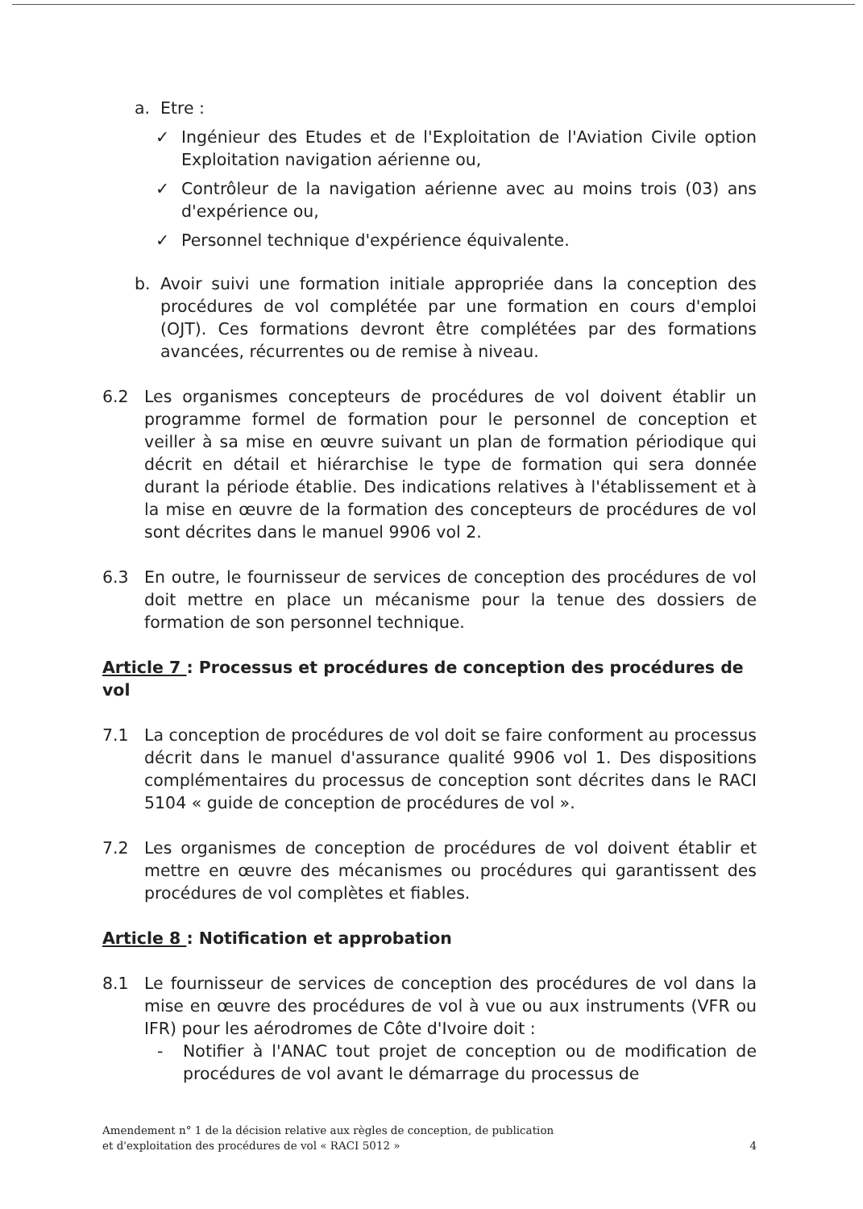a. Etre :
✓ Ingénieur des Etudes et de l'Exploitation de l'Aviation Civile option Exploitation navigation aérienne ou,
✓ Contrôleur de la navigation aérienne avec au moins trois (03) ans d'expérience ou,
✓ Personnel technique d'expérience équivalente.
b. Avoir suivi une formation initiale appropriée dans la conception des procédures de vol complétée par une formation en cours d'emploi (OJT). Ces formations devront être complétées par des formations avancées, récurrentes ou de remise à niveau.
6.2 Les organismes concepteurs de procédures de vol doivent établir un programme formel de formation pour le personnel de conception et veiller à sa mise en œuvre suivant un plan de formation périodique qui décrit en détail et hiérarchise le type de formation qui sera donnée durant la période établie. Des indications relatives à l'établissement et à la mise en œuvre de la formation des concepteurs de procédures de vol sont décrites dans le manuel 9906 vol 2.
6.3 En outre, le fournisseur de services de conception des procédures de vol doit mettre en place un mécanisme pour la tenue des dossiers de formation de son personnel technique.
Article 7 : Processus et procédures de conception des procédures de vol
7.1 La conception de procédures de vol doit se faire conforment au processus décrit dans le manuel d'assurance qualité 9906 vol 1. Des dispositions complémentaires du processus de conception sont décrites dans le RACI 5104 « guide de conception de procédures de vol ».
7.2 Les organismes de conception de procédures de vol doivent établir et mettre en œuvre des mécanismes ou procédures qui garantissent des procédures de vol complètes et fiables.
Article 8 : Notification et approbation
8.1 Le fournisseur de services de conception des procédures de vol dans la mise en œuvre des procédures de vol à vue ou aux instruments (VFR ou IFR) pour les aérodromes de Côte d'Ivoire doit :
- Notifier à l'ANAC tout projet de conception ou de modification de procédures de vol avant le démarrage du processus de
Amendement n° 1 de la décision relative aux règles de conception, de publication
et d'exploitation des procédures de vol « RACI 5012 »
4